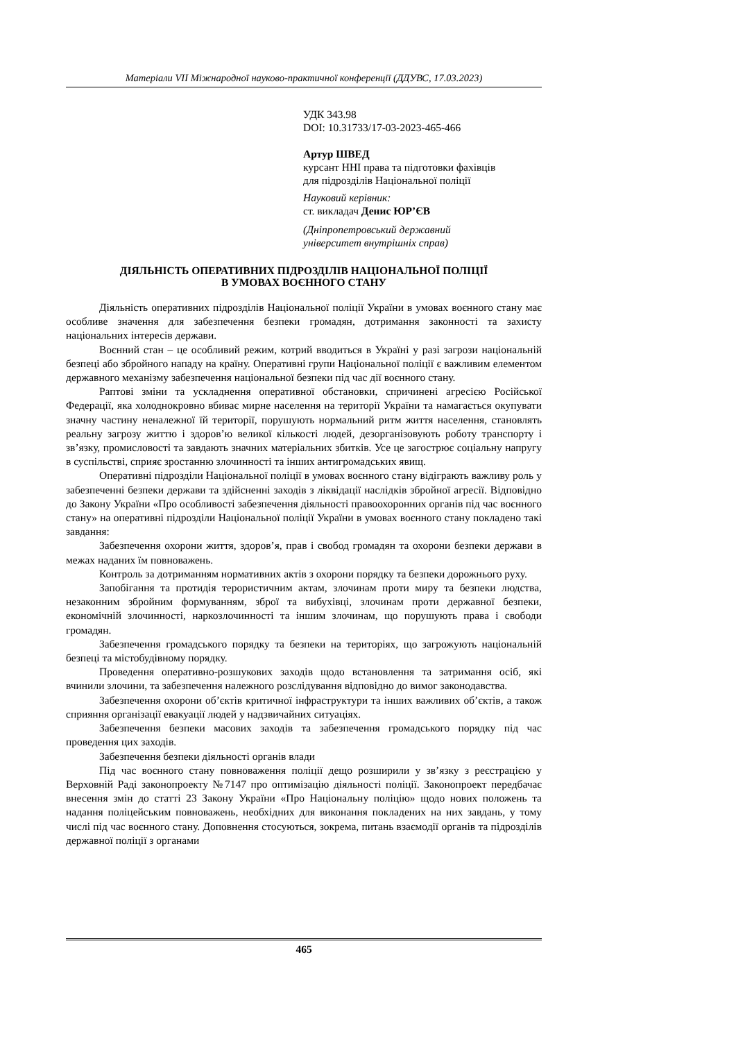Матеріали VII Міжнародної науково-практичної конференції (ДДУВС, 17.03.2023)
УДК 343.98
DOI: 10.31733/17-03-2023-465-466
Артур ШВЕД
курсант ННІ права та підготовки фахівців
для підрозділів Національної поліції
Науковий керівник:
ст. викладач Денис ЮР’ЄВ
(Дніпропетровський державний
університет внутрішніх справ)
ДІЯЛЬНІСТЬ ОПЕРАТИВНИХ ПІДРОЗДІЛІВ НАЦІОНАЛЬНОЇ ПОЛІЦІЇ
В УМОВАХ ВОЄННОГО СТАНУ
Діяльність оперативних підрозділів Національної поліції України в умовах воєнного стану має особливе значення для забезпечення безпеки громадян, дотримання законності та захисту національних інтересів держави.
Воєнний стан – це особливий режим, котрий вводиться в Україні у разі загрози національній безпеці або збройного нападу на країну. Оперативні групи Національної поліції є важливим елементом державного механізму забезпечення національної безпеки під час дії воєнного стану.
Раптові зміни та ускладнення оперативної обстановки, спричинені агресією Російської Федерації, яка холоднокровно вбиває мирне населення на території України та намагається окупувати значну частину неналежної їй території, порушують нормальний ритм життя населення, становлять реальну загрозу життю і здоров’ю великої кількості людей, дезорганізовують роботу транспорту і зв’язку, промисловості та завдають значних матеріальних збитків. Усе це загострює соціальну напругу в суспільстві, сприяє зростанню злочинності та інших антигромадських явищ.
Оперативні підрозділи Національної поліції в умовах воєнного стану відіграють важливу роль у забезпеченні безпеки держави та здійсненні заходів з ліквідації наслідків збройної агресії. Відповідно до Закону України «Про особливості забезпечення діяльності правоохоронних органів під час воєнного стану» на оперативні підрозділи Національної поліції України в умовах воєнного стану покладено такі завдання:
Забезпечення охорони життя, здоров’я, прав і свобод громадян та охорони безпеки держави в межах наданих їм повноважень.
Контроль за дотриманням нормативних актів з охорони порядку та безпеки дорожнього руху.
Запобігання та протидія терористичним актам, злочинам проти миру та безпеки людства, незаконним збройним формуванням, зброї та вибухівці, злочинам проти державної безпеки, економічній злочинності, наркозлочинності та іншим злочинам, що порушують права і свободи громадян.
Забезпечення громадського порядку та безпеки на територіях, що загрожують національній безпеці та містобудівному порядку.
Проведення оперативно-розшукових заходів щодо встановлення та затримання осіб, які вчинили злочини, та забезпечення належного розслідування відповідно до вимог законодавства.
Забезпечення охорони об’єктів критичної інфраструктури та інших важливих об’єктів, а також сприяння організації евакуації людей у надзвичайних ситуаціях.
Забезпечення безпеки масових заходів та забезпечення громадського порядку під час проведення цих заходів.
Забезпечення безпеки діяльності органів влади
Під час воєнного стану повноваження поліції дещо розширили у зв’язку з реєстрацією у Верховній Раді законопроекту №7147 про оптимізацію діяльності поліції. Законопроект передбачає внесення змін до статті 23 Закону України «Про Національну поліцію» щодо нових положень та надання поліцейським повноважень, необхідних для виконання покладених на них завдань, у тому числі під час воєнного стану. Доповнення стосуються, зокрема, питань взаємодії органів та підрозділів державної поліції з органами
465